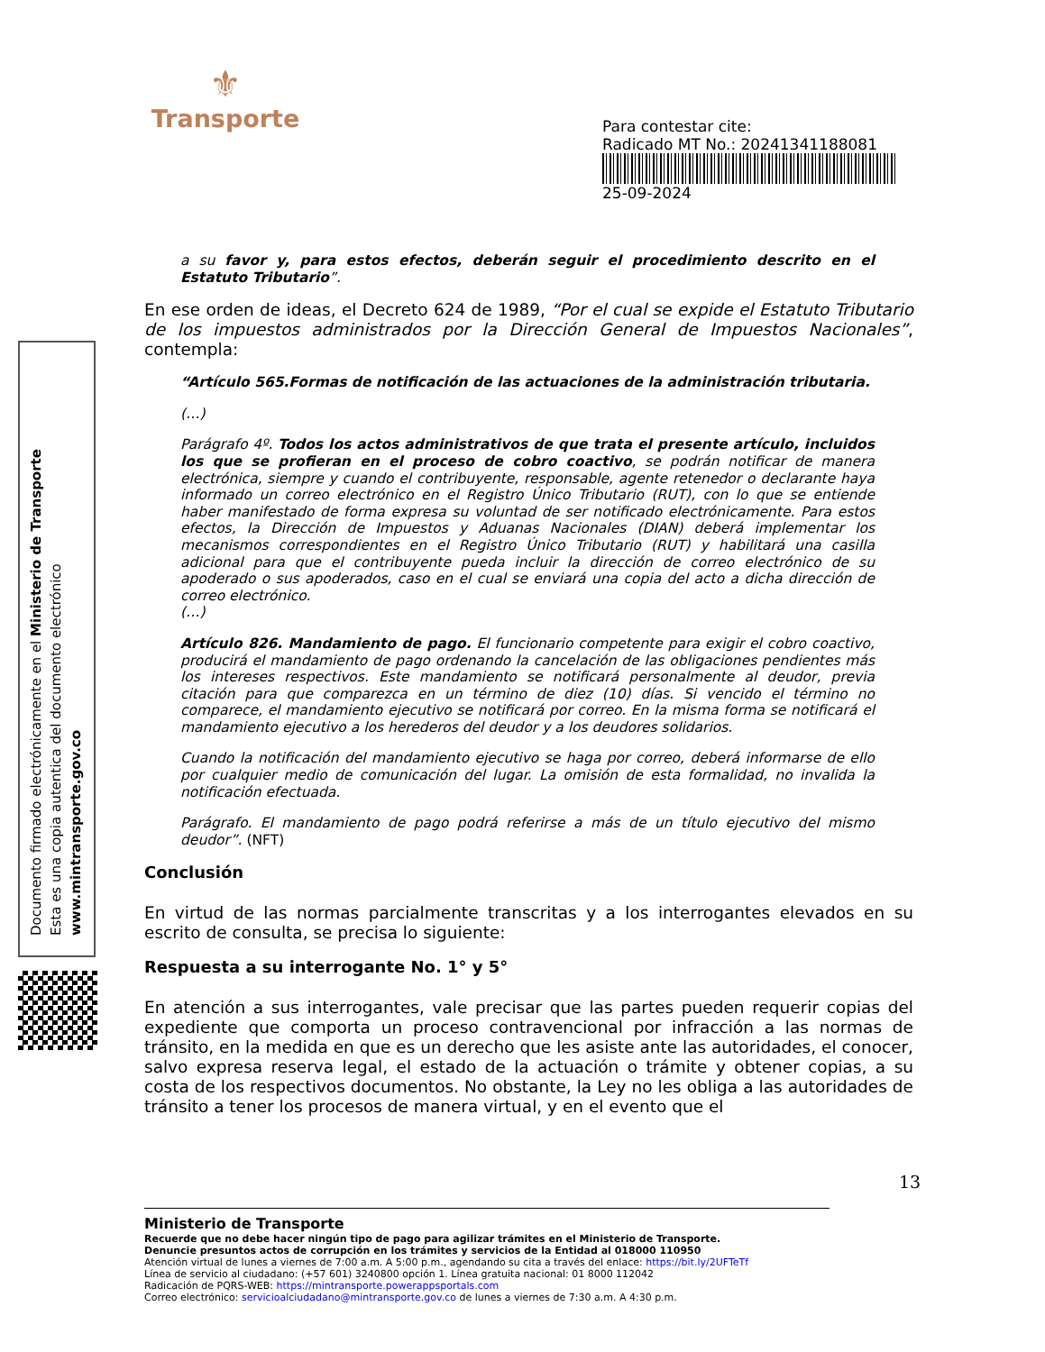⚜
Transporte
Para contestar cite:
Radicado MT No.: 20241341188081
25-09-2024
Documento firmado electrónicamente en el Ministerio de Transporte
Esta es una copia autentica del documento electrónico
www.mintransporte.gov.co
a su favor y, para estos efectos, deberán seguir el procedimiento descrito en el Estatuto Tributario”.
En ese orden de ideas, el Decreto 624 de 1989, “Por el cual se expide el Estatuto Tributario de los impuestos administrados por la Dirección General de Impuestos Nacionales”, contempla:
“Artículo 565.Formas de notificación de las actuaciones de la administración tributaria.
(…)
Parágrafo 4º. Todos los actos administrativos de que trata el presente artículo, incluidos los que se profieran en el proceso de cobro coactivo, se podrán notificar de manera electrónica, siempre y cuando el contribuyente, responsable, agente retenedor o declarante haya informado un correo electrónico en el Registro Único Tributario (RUT), con lo que se entiende haber manifestado de forma expresa su voluntad de ser notificado electrónicamente. Para estos efectos, la Dirección de Impuestos y Aduanas Nacionales (DIAN) deberá implementar los mecanismos correspondientes en el Registro Único Tributario (RUT) y habilitará una casilla adicional para que el contribuyente pueda incluir la dirección de correo electrónico de su apoderado o sus apoderados, caso en el cual se enviará una copia del acto a dicha dirección de correo electrónico.
(…)
Artículo 826. Mandamiento de pago. El funcionario competente para exigir el cobro coactivo, producirá el mandamiento de pago ordenando la cancelación de las obligaciones pendientes más los intereses respectivos. Este mandamiento se notificará personalmente al deudor, previa citación para que comparezca en un término de diez (10) días. Si vencido el término no comparece, el mandamiento ejecutivo se notificará por correo. En la misma forma se notificará el mandamiento ejecutivo a los herederos del deudor y a los deudores solidarios.
Cuando la notificación del mandamiento ejecutivo se haga por correo, deberá informarse de ello por cualquier medio de comunicación del lugar. La omisión de esta formalidad, no invalida la notificación efectuada.
Parágrafo. El mandamiento de pago podrá referirse a más de un título ejecutivo del mismo deudor”. (NFT)
Conclusión
En virtud de las normas parcialmente transcritas y a los interrogantes elevados en su escrito de consulta, se precisa lo siguiente:
Respuesta a su interrogante No. 1° y 5°
En atención a sus interrogantes, vale precisar que las partes pueden requerir copias del expediente que comporta un proceso contravencional por infracción a las normas de tránsito, en la medida en que es un derecho que les asiste ante las autoridades, el conocer, salvo expresa reserva legal, el estado de la actuación o trámite y obtener copias, a su costa de los respectivos documentos. No obstante, la Ley no les obliga a las autoridades de tránsito a tener los procesos de manera virtual, y en el evento que el
13
Ministerio de Transporte
Recuerde que no debe hacer ningún tipo de pago para agilizar trámites en el Ministerio de Transporte.
Denuncie presuntos actos de corrupción en los trámites y servicios de la Entidad al 018000 110950
Atención virtual de lunes a viernes de 7:00 a.m. A 5:00 p.m., agendando su cita a través del enlace: https://bit.ly/2UFTeTf
Línea de servicio al ciudadano: (+57 601) 3240800 opción 1. Línea gratuita nacional: 01 8000 112042
Radicación de PQRS-WEB: https://mintransporte.powerappsportals.com
Correo electrónico: servicioalciudadano@mintransporte.gov.co de lunes a viernes de 7:30 a.m. A 4:30 p.m.